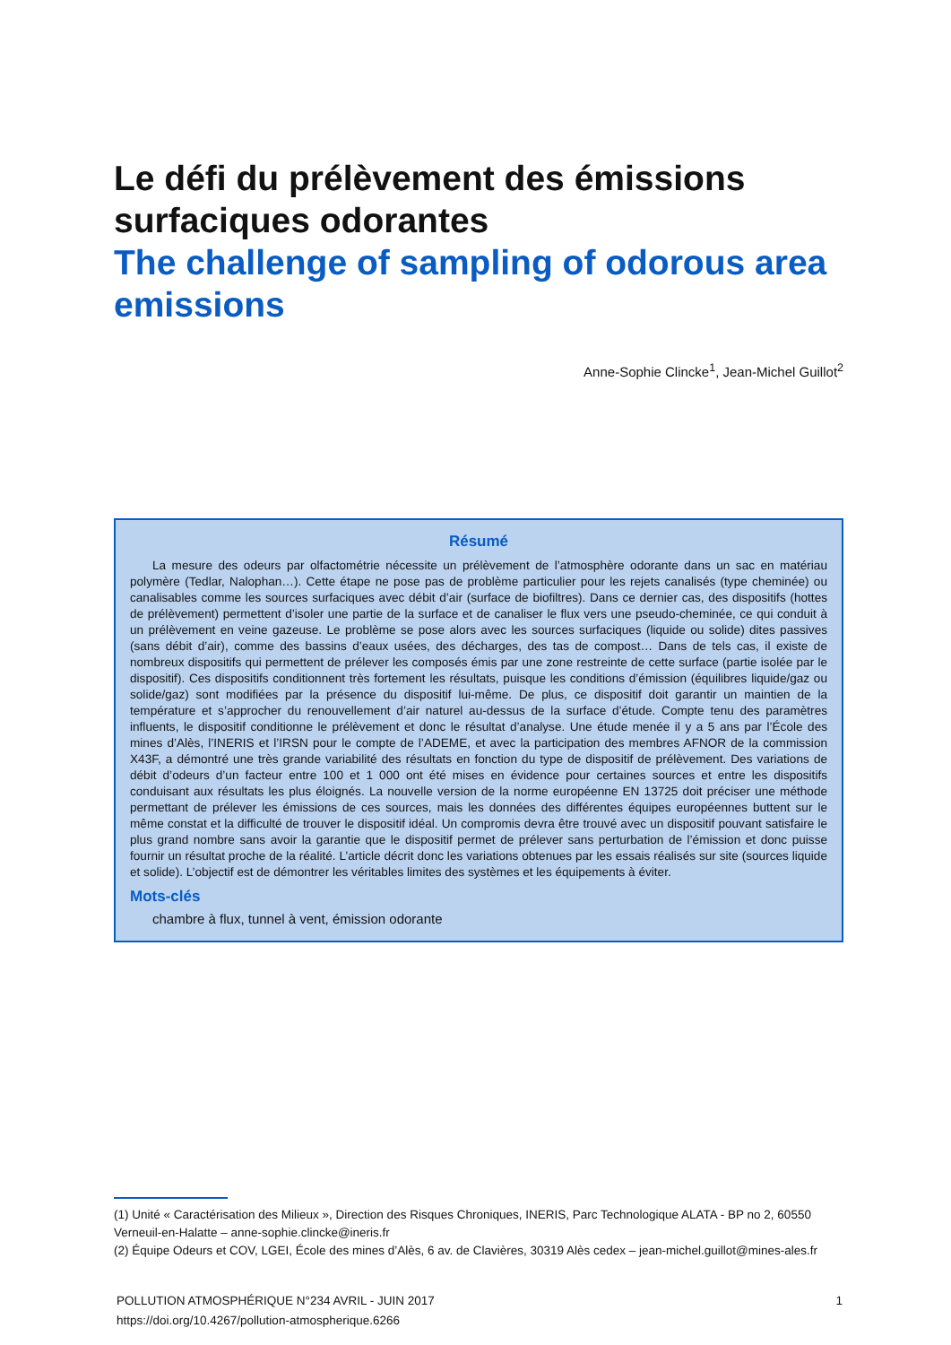Le défi du prélèvement des émissions surfaciques odorantes
The challenge of sampling of odorous area emissions
Anne-Sophie Clincke<sup>1</sup>, Jean-Michel Guillot<sup>2</sup>
Résumé
La mesure des odeurs par olfactométrie nécessite un prélèvement de l’atmosphère odorante dans un sac en matériau polymère (Tedlar, Nalophan…). Cette étape ne pose pas de problème particulier pour les rejets canalisés (type cheminée) ou canalisables comme les sources surfaciques avec débit d’air (surface de biofiltres). Dans ce dernier cas, des dispositifs (hottes de prélèvement) permettent d’isoler une partie de la surface et de canaliser le flux vers une pseudo-cheminée, ce qui conduit à un prélèvement en veine gazeuse. Le problème se pose alors avec les sources surfaciques (liquide ou solide) dites passives (sans débit d’air), comme des bassins d’eaux usées, des décharges, des tas de compost… Dans de tels cas, il existe de nombreux dispositifs qui permettent de prélever les composés émis par une zone restreinte de cette surface (partie isolée par le dispositif). Ces dispositifs conditionnent très fortement les résultats, puisque les conditions d’émission (équilibres liquide/gaz ou solide/gaz) sont modifiées par la présence du dispositif lui-même. De plus, ce dispositif doit garantir un maintien de la température et s’approcher du renouvellement d’air naturel au-dessus de la surface d’étude. Compte tenu des paramètres influents, le dispositif conditionne le prélèvement et donc le résultat d’analyse. Une étude menée il y a 5 ans par l’École des mines d’Alès, l’INERIS et l’IRSN pour le compte de l’ADEME, et avec la participation des membres AFNOR de la commission X43F, a démontré une très grande variabilité des résultats en fonction du type de dispositif de prélèvement. Des variations de débit d’odeurs d’un facteur entre 100 et 1 000 ont été mises en évidence pour certaines sources et entre les dispositifs conduisant aux résultats les plus éloignés. La nouvelle version de la norme européenne EN 13725 doit préciser une méthode permettant de prélever les émissions de ces sources, mais les données des différentes équipes européennes buttent sur le même constat et la difficulté de trouver le dispositif idéal. Un compromis devra être trouvé avec un dispositif pouvant satisfaire le plus grand nombre sans avoir la garantie que le dispositif permet de prélever sans perturbation de l’émission et donc puisse fournir un résultat proche de la réalité. L’article décrit donc les variations obtenues par les essais réalisés sur site (sources liquide et solide). L’objectif est de démontrer les véritables limites des systèmes et les équipements à éviter.
Mots-clés
chambre à flux, tunnel à vent, émission odorante
(1) Unité « Caractérisation des Milieux », Direction des Risques Chroniques, INERIS, Parc Technologique ALATA - BP no 2, 60550 Verneuil-en-Halatte – anne-sophie.clincke@ineris.fr
(2) Équipe Odeurs et COV, LGEI, École des mines d’Alès, 6 av. de Clavières, 30319 Alès cedex – jean-michel.guillot@mines-ales.fr
POLLUTION ATMOSPHÉRIQUE N°234 AVRIL - JUIN 2017 1
https://doi.org/10.4267/pollution-atmospherique.6266